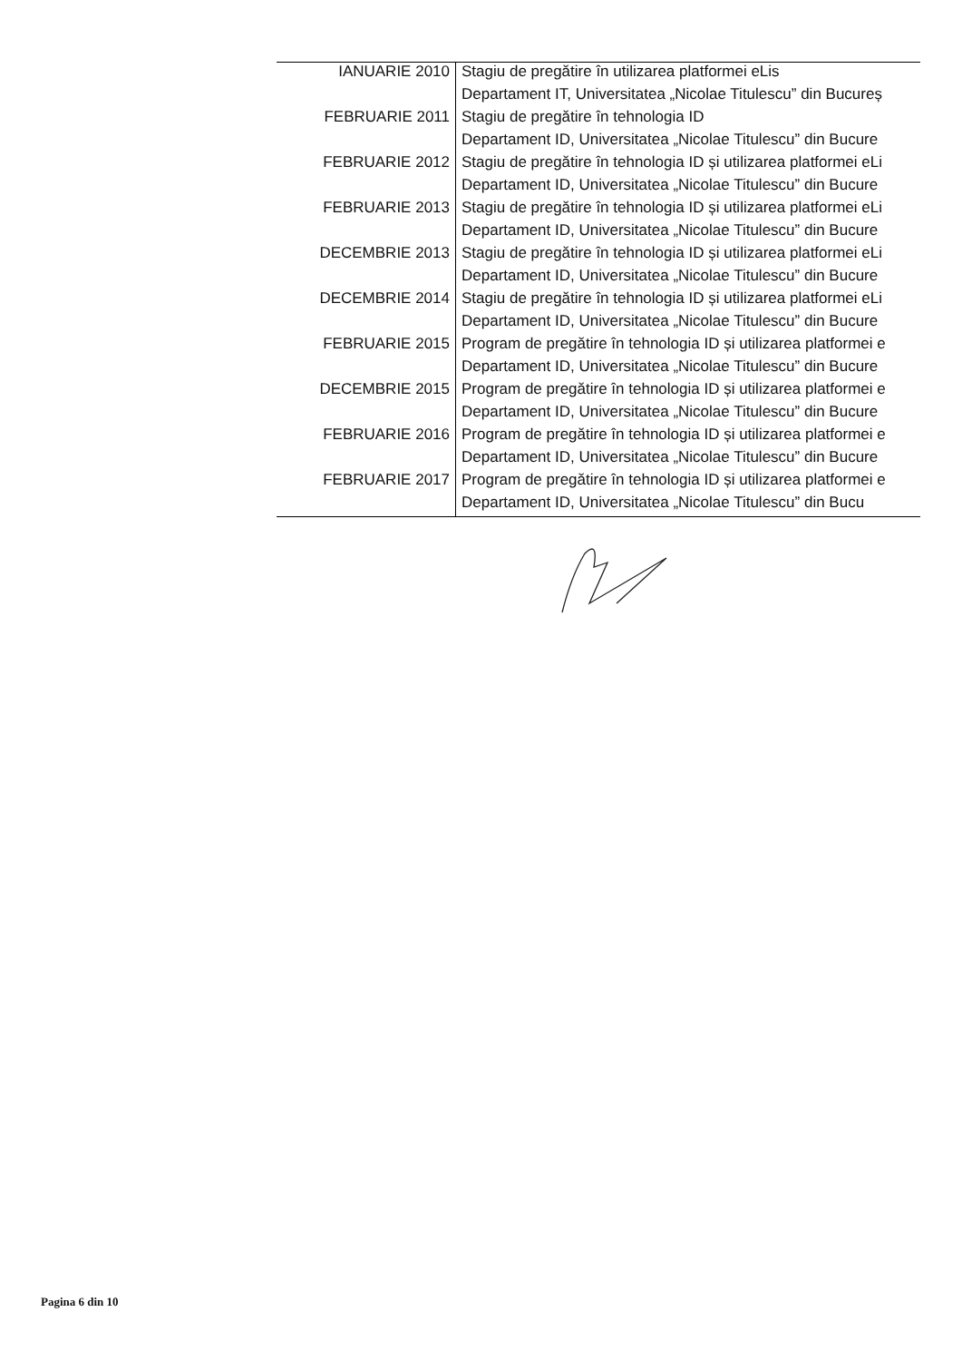| IANUARIE 2010 | Stagiu de pregătire în utilizarea platformei eLis |
| | Departament IT, Universitatea „Nicolae Titulescu” din Bucureș |
| FEBRUARIE 2011 | Stagiu de pregătire în tehnologia ID |
| | Departament ID, Universitatea „Nicolae Titulescu” din Bucure |
| FEBRUARIE 2012 | Stagiu de pregătire în tehnologia ID și utilizarea platformei eLi |
| | Departament ID, Universitatea „Nicolae Titulescu” din Bucure |
| FEBRUARIE 2013 | Stagiu de pregătire în tehnologia ID și utilizarea platformei eLi |
| | Departament ID, Universitatea „Nicolae Titulescu” din Bucure |
| DECEMBRIE 2013 | Stagiu de pregătire în tehnologia ID și utilizarea platformei eLi |
| | Departament ID, Universitatea „Nicolae Titulescu” din Bucure |
| DECEMBRIE 2014 | Stagiu de pregătire în tehnologia ID și utilizarea platformei eLi |
| | Departament ID, Universitatea „Nicolae Titulescu” din Bucure |
| FEBRUARIE 2015 | Program de pregătire în tehnologia ID și utilizarea platformei e |
| | Departament ID, Universitatea „Nicolae Titulescu” din Bucure |
| DECEMBRIE 2015 | Program de pregătire în tehnologia ID și utilizarea platformei e |
| | Departament ID, Universitatea „Nicolae Titulescu” din Bucure |
| FEBRUARIE 2016 | Program de pregătire în tehnologia ID și utilizarea platformei e |
| | Departament ID, Universitatea „Nicolae Titulescu” din Bucure |
| FEBRUARIE 2017 | Program de pregătire în tehnologia ID și utilizarea platformei e |
| | Departament ID, Universitatea „Nicolae Titulescu” din Bucu |
Pagina 6 din 10